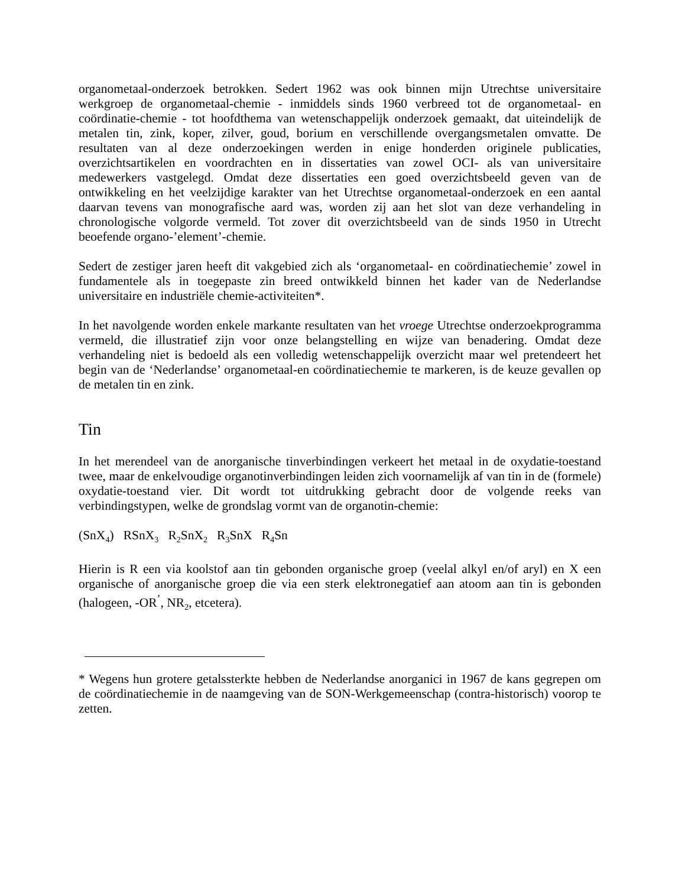organometaal-onderzoek betrokken. Sedert 1962 was ook binnen mijn Utrechtse universitaire werkgroep de organometaal-chemie - inmiddels sinds 1960 verbreed tot de organometaal- en coördinatie-chemie - tot hoofdthema van wetenschappelijk onderzoek gemaakt, dat uiteindelijk de metalen tin, zink, koper, zilver, goud, borium en verschillende overgangsmetalen omvatte. De resultaten van al deze onderzoekingen werden in enige honderden originele publicaties, overzichtsartikelen en voordrachten en in dissertaties van zowel OCI- als van universitaire medewerkers vastgelegd. Omdat deze dissertaties een goed overzichtsbeeld geven van de ontwikkeling en het veelzijdige karakter van het Utrechtse organometaal-onderzoek en een aantal daarvan tevens van monografische aard was, worden zij aan het slot van deze verhandeling in chronologische volgorde vermeld. Tot zover dit overzichtsbeeld van de sinds 1950 in Utrecht beoefende organo-’element’-chemie.
Sedert de zestiger jaren heeft dit vakgebied zich als ‘organometaal- en coördinatiechemie’ zowel in fundamentele als in toegepaste zin breed ontwikkeld binnen het kader van de Nederlandse universitaire en industriële chemie-activiteiten*.
In het navolgende worden enkele markante resultaten van het vroege Utrechtse onderzoekprogramma vermeld, die illustratief zijn voor onze belangstelling en wijze van benadering. Omdat deze verhandeling niet is bedoeld als een volledig wetenschappelijk overzicht maar wel pretendeert het begin van de ‘Nederlandse’ organometaal-en coördinatiechemie te markeren, is de keuze gevallen op de metalen tin en zink.
Tin
In het merendeel van de anorganische tinverbindingen verkeert het metaal in de oxydatie-toestand twee, maar de enkelvoudige organotinverbindingen leiden zich voornamelijk af van tin in de (formele) oxydatie-toestand vier. Dit wordt tot uitdrukking gebracht door de volgende reeks van verbindingstypen, welke de grondslag vormt van de organotin-chemie:
(SnX<sub>4</sub>) RSnX<sub>3</sub> R<sub>2</sub>SnX<sub>2</sub> R<sub>3</sub>SnX R<sub>4</sub>Sn
Hierin is R een via koolstof aan tin gebonden organische groep (veelal alkyl en/of aryl) en X een organische of anorganische groep die via een sterk elektronegatief aan atoom aan tin is gebonden (halogeen, -OR<sup>’</sup>, NR<sub>2</sub>, etcetera).
* Wegens hun grotere getalssterkte hebben de Nederlandse anorganici in 1967 de kans gegrepen om de coördinatiechemie in de naamgeving van de SON-Werkgemeenschap (contra-historisch) voorop te zetten.